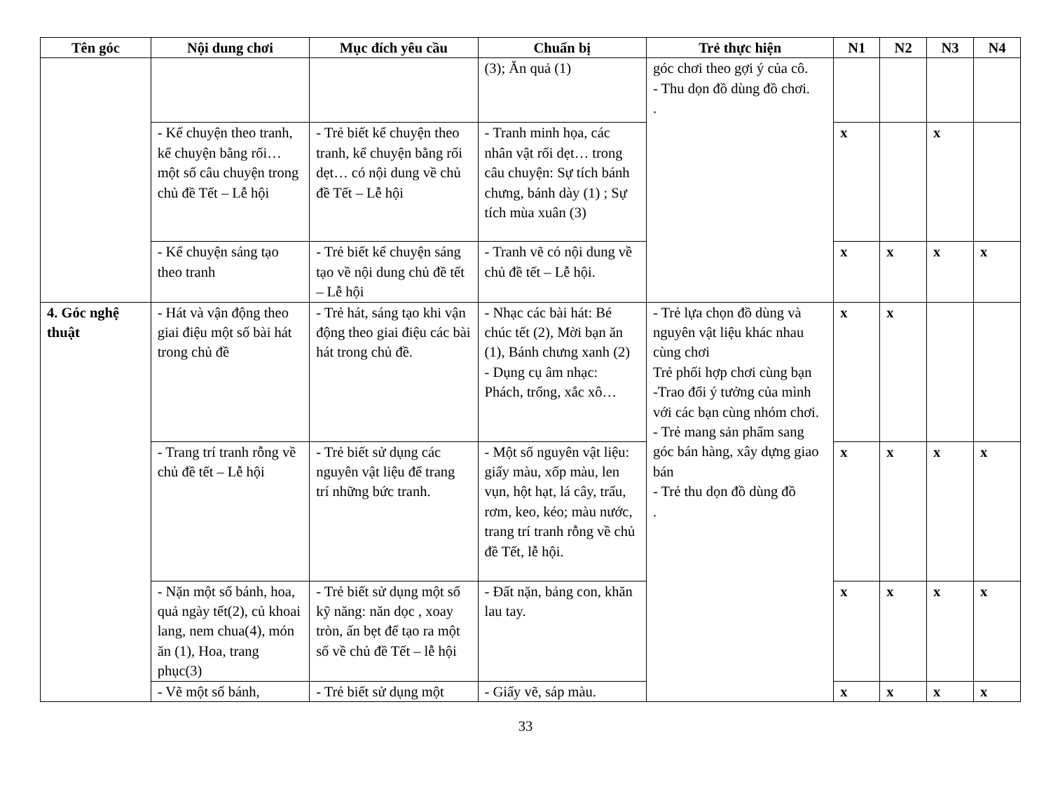| Tên góc | Nội dung chơi | Mục đích yêu cầu | Chuẩn bị | Trẻ thực hiện | N1 | N2 | N3 | N4 |
| --- | --- | --- | --- | --- | --- | --- | --- | --- |
| | | | (3); Ăn quả (1) | góc chơi theo gợi ý của cô. - Thu dọn đồ dùng đồ chơi. . | | | | |
| | - Kể chuyện theo tranh, kể chuyện bằng rối… một số câu chuyện trong chủ đề Tết – Lễ hội | - Trẻ biết kể chuyện theo tranh, kể chuyện bằng rối dẹt… có nội dung về chủ đề Tết – Lễ hội | - Tranh minh họa, các nhân vật rối dẹt… trong câu chuyện: Sự tích bánh chưng, bánh dày (1) ; Sự tích mùa xuân (3) | | x | | x | |
| | - Kể chuyện sáng tạo theo tranh | - Trẻ biết kể chuyện sáng tạo về nội dung chủ đề tết – Lễ hội | - Tranh vẽ có nội dung về chủ đề tết – Lễ hội. | | x | x | x | x |
| 4. Góc nghệ thuật | - Hát và vận động theo giai điệu một số bài hát trong chủ đề | - Trẻ hát, sáng tạo khi vận động theo giai điệu các bài hát trong chủ đề. | - Nhạc các bài hát: Bé chúc tết (2), Mời bạn ăn (1), Bánh chưng xanh (2) - Dụng cụ âm nhạc: Phách, trống, xắc xô… | - Trẻ lựa chọn đồ dùng và nguyên vật liệu khác nhau cùng chơi Trẻ phối hợp chơi cùng bạn -Trao đổi ý tưởng của mình với các bạn cùng nhóm chơi. - Trẻ mang sản phẩm sang góc bán hàng, xây dựng giao bán - Trẻ thu dọn đồ dùng đồ . | x | x | | |
| | - Trang trí tranh rỗng về chủ đề tết – Lễ hội | - Trẻ biết sử dụng các nguyên vật liệu để trang trí những bức tranh. | - Một số nguyên vật liệu: giấy màu, xốp màu, len vụn, hột hạt, lá cây, trấu, rơm, keo, kéo; màu nước, trang trí tranh rỗng về chủ đề Tết, lễ hội. | | x | x | x | x |
| | - Nặn một số bánh, hoa, quả ngày tết(2), củ khoai lang, nem chua(4), món ăn (1), Hoa, trang phục(3) | - Trẻ biết sử dụng một số kỹ năng: năn dọc , xoay tròn, ấn bẹt để tạo ra một số về chủ đề Tết – lễ hội | - Đất nặn, bảng con, khăn lau tay. | | x | x | x | x |
| | - Vẽ một số bánh, | - Trẻ biết sử dụng một | - Giấy vẽ, sáp màu. | | x | x | x | x |
33